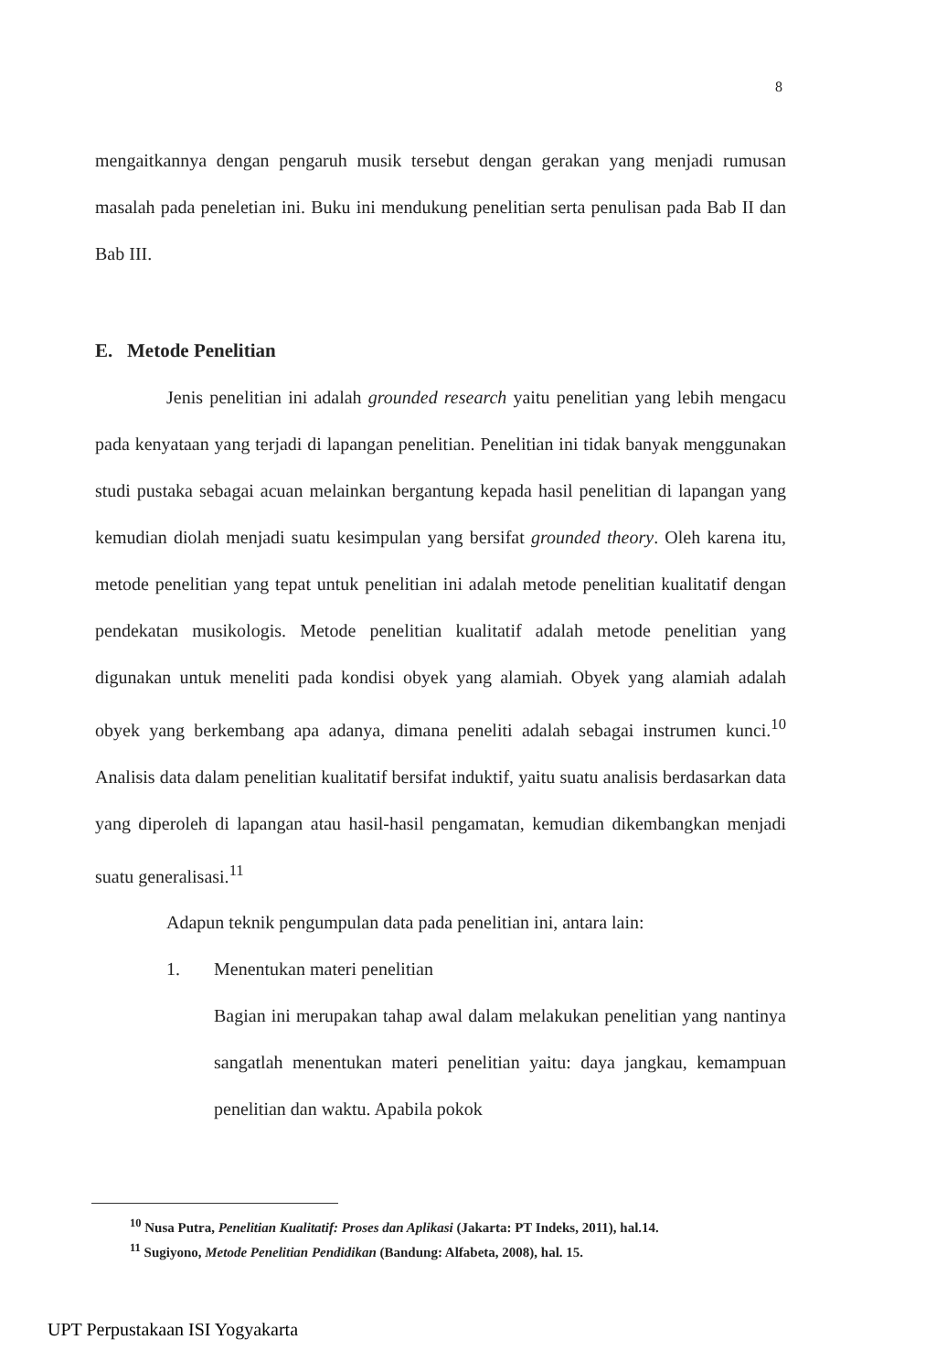8
mengaitkannya dengan pengaruh musik tersebut dengan gerakan yang menjadi rumusan masalah pada peneletian ini. Buku ini mendukung penelitian serta penulisan pada Bab II dan Bab III.
E. Metode Penelitian
Jenis penelitian ini adalah grounded research yaitu penelitian yang lebih mengacu pada kenyataan yang terjadi di lapangan penelitian. Penelitian ini tidak banyak menggunakan studi pustaka sebagai acuan melainkan bergantung kepada hasil penelitian di lapangan yang kemudian diolah menjadi suatu kesimpulan yang bersifat grounded theory. Oleh karena itu, metode penelitian yang tepat untuk penelitian ini adalah metode penelitian kualitatif dengan pendekatan musikologis. Metode penelitian kualitatif adalah metode penelitian yang digunakan untuk meneliti pada kondisi obyek yang alamiah. Obyek yang alamiah adalah obyek yang berkembang apa adanya, dimana peneliti adalah sebagai instrumen kunci.<sup>10</sup> Analisis data dalam penelitian kualitatif bersifat induktif, yaitu suatu analisis berdasarkan data yang diperoleh di lapangan atau hasil-hasil pengamatan, kemudian dikembangkan menjadi suatu generalisasi.<sup>11</sup>
Adapun teknik pengumpulan data pada penelitian ini, antara lain:
1. Menentukan materi penelitian
Bagian ini merupakan tahap awal dalam melakukan penelitian yang nantinya sangatlah menentukan materi penelitian yaitu: daya jangkau, kemampuan penelitian dan waktu. Apabila pokok
<sup>10</sup> Nusa Putra, Penelitian Kualitatif: Proses dan Aplikasi (Jakarta: PT Indeks, 2011), hal.14.
<sup>11</sup> Sugiyono, Metode Penelitian Pendidikan (Bandung: Alfabeta, 2008), hal. 15.
UPT Perpustakaan ISI Yogyakarta